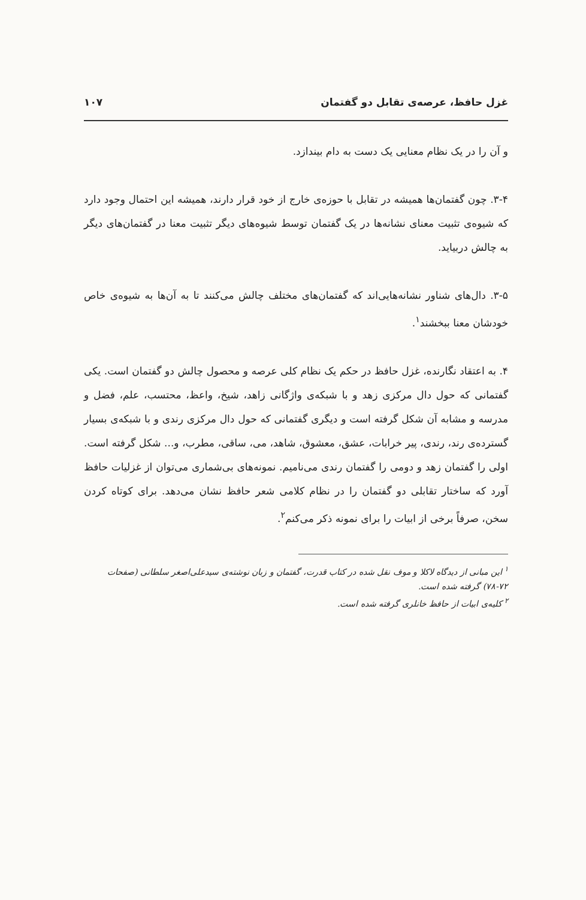غزل حافظ، عرصه‌ی تقابل دو گفتمان ۱۰۷
و آن را در یک نظام معنایی یک دست به دام بیندازد.
۳-۴. چون گفتمان‌ها همیشه در تقابل با حوزه‌ی خارج از خود قرار دارند، همیشه این احتمال وجود دارد که شیوه‌ی تثبیت معنای نشانه‌ها در یک گفتمان توسط شیوه‌های دیگر تثبیت معنا در گفتمان‌های دیگر به چالش دربیاید.
۳-۵. دال‌های شناور نشانه‌هایی‌اند که گفتمان‌های مختلف چالش می‌کنند تا به آن‌ها به شیوه‌ی خاص خودشان معنا ببخشند<sup>۱</sup>.
۴. به اعتقاد نگارنده، غزل حافظ در حکم یک نظام کلی عرصه و محصول چالش دو گفتمان است. یکی گفتمانی که حول دال مرکزی زهد و با شبکه‌ی واژگانی زاهد، شیخ، واعظ، محتسب، علم، فضل و مدرسه و مشابه آن شکل گرفته است و دیگری گفتمانی که حول دال مرکزی رندی و با شبکه‌ی بسیار گسترده‌ی رند، رندی، پیر خرابات، عشق، معشوق، شاهد، می، ساقی، مطرب، و... شکل گرفته است. اولی را گفتمان زهد و دومی را گفتمان رندی می‌نامیم. نمونه‌های بی‌شماری می‌توان از غزلیات حافظ آورد که ساختار تقابلی دو گفتمان را در نظام کلامی شعر حافظ نشان می‌دهد. برای کوتاه کردن سخن، صرفاً برخی از ابیات را برای نمونه ذکر می‌کنم<sup>۲</sup>.
<sup>۱</sup> این مبانی از دیدگاه لاکلا و موف نقل شده در کتاب قدرت، گفتمان و زبان نوشته‌ی سیدعلی‌اصغر سلطانی (صفحات ۷۲-۷۸) گرفته شده است.
<sup>۲</sup> کلیه‌ی ابیات از حافظ خانلری گرفته شده است.